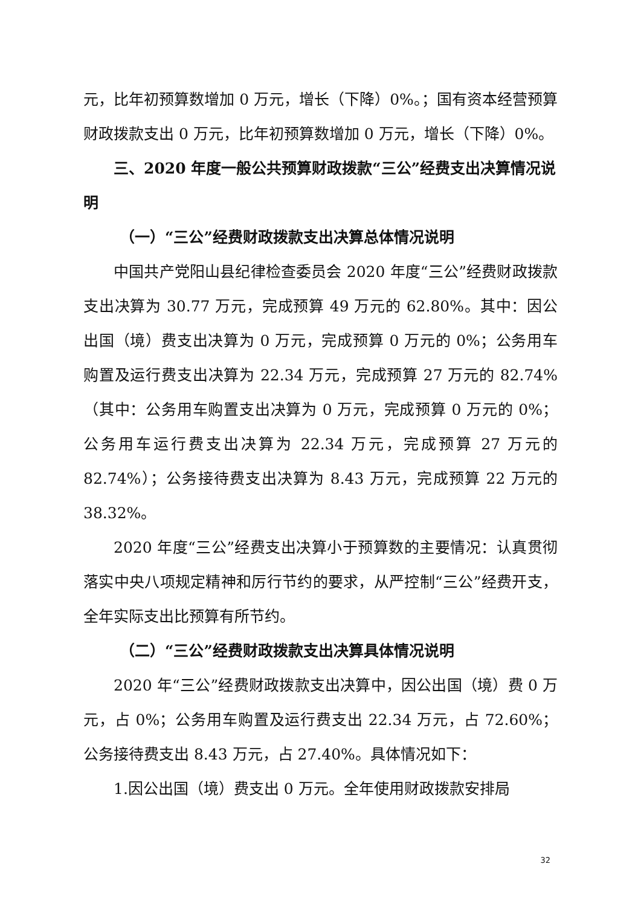元，比年初预算数增加 0 万元，增长（下降）0%。；国有资本经营预算财政拨款支出 0 万元，比年初预算数增加 0 万元，增长（下降）0%。
三、2020 年度一般公共预算财政拨款“三公”经费支出决算情况说明
（一）“三公”经费财政拨款支出决算总体情况说明
中国共产党阳山县纪律检查委员会 2020 年度“三公”经费财政拨款支出决算为 30.77 万元，完成预算 49 万元的 62.80%。其中：因公出国（境）费支出决算为 0 万元，完成预算 0 万元的 0%；公务用车购置及运行费支出决算为 22.34 万元，完成预算 27 万元的 82.74%（其中：公务用车购置支出决算为 0 万元，完成预算 0 万元的 0%；公务用车运行费支出决算为 22.34 万元，完成预算 27 万元的 82.74%）；公务接待费支出决算为 8.43 万元，完成预算 22 万元的 38.32%。
2020 年度“三公”经费支出决算小于预算数的主要情况：认真贯彻落实中央八项规定精神和厉行节约的要求，从严控制“三公”经费开支，全年实际支出比预算有所节约。
（二）“三公”经费财政拨款支出决算具体情况说明
2020 年“三公”经费财政拨款支出决算中，因公出国（境）费 0 万元，占 0%；公务用车购置及运行费支出 22.34 万元，占 72.60%；公务接待费支出 8.43 万元，占 27.40%。具体情况如下：
1.因公出国（境）费支出 0 万元。全年使用财政拨款安排局
32